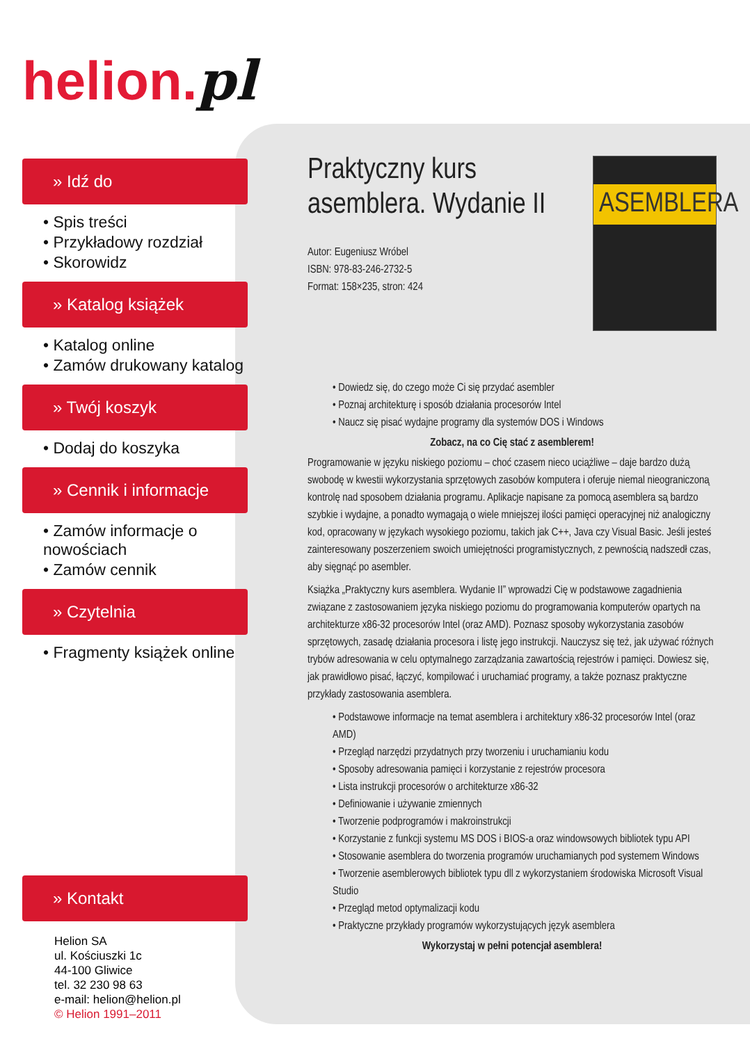helion.pl
» Idź do
• Spis treści
• Przykładowy rozdział
• Skorowidz
» Katalog książek
• Katalog online
• Zamów drukowany katalog
» Twój koszyk
• Dodaj do koszyka
» Cennik i informacje
• Zamów informacje o nowościach
• Zamów cennik
» Czytelnia
• Fragmenty książek online
» Kontakt
Helion SA
ul. Kościuszki 1c
44-100 Gliwice
tel. 32 230 98 63
e-mail: helion@helion.pl
© Helion 1991–2011
ASEMBLERA
Praktyczny kurs asemblera. Wydanie II
Autor: Eugeniusz Wróbel
ISBN: 978-83-246-2732-5
Format: 158×235, stron: 424
• Dowiedz się, do czego może Ci się przydać asembler
• Poznaj architekturę i sposób działania procesorów Intel
• Naucz się pisać wydajne programy dla systemów DOS i Windows
Zobacz, na co Cię stać z asemblerem!
Programowanie w języku niskiego poziomu – choć czasem nieco uciążliwe – daje bardzo dużą swobodę w kwestii wykorzystania sprzętowych zasobów komputera i oferuje niemal nieograniczoną kontrolę nad sposobem działania programu. Aplikacje napisane za pomocą asemblera są bardzo szybkie i wydajne, a ponadto wymagają o wiele mniejszej ilości pamięci operacyjnej niż analogiczny kod, opracowany w językach wysokiego poziomu, takich jak C++, Java czy Visual Basic. Jeśli jesteś zainteresowany poszerzeniem swoich umiejętności programistycznych, z pewnością nadszedł czas, aby sięgnąć po asembler.
Książka „Praktyczny kurs asemblera. Wydanie II” wprowadzi Cię w podstawowe zagadnienia związane z zastosowaniem języka niskiego poziomu do programowania komputerów opartych na architekturze x86-32 procesorów Intel (oraz AMD). Poznasz sposoby wykorzystania zasobów sprzętowych, zasadę działania procesora i listę jego instrukcji. Nauczysz się też, jak używać różnych trybów adresowania w celu optymalnego zarządzania zawartością rejestrów i pamięci. Dowiesz się, jak prawidłowo pisać, łączyć, kompilować i uruchamiać programy, a także poznasz praktyczne przykłady zastosowania asemblera.
• Podstawowe informacje na temat asemblera i architektury x86-32 procesorów Intel (oraz AMD)
• Przegląd narzędzi przydatnych przy tworzeniu i uruchamianiu kodu
• Sposoby adresowania pamięci i korzystanie z rejestrów procesora
• Lista instrukcji procesorów o architekturze x86-32
• Definiowanie i używanie zmiennych
• Tworzenie podprogramów i makroinstrukcji
• Korzystanie z funkcji systemu MS DOS i BIOS-a oraz windowsowych bibliotek typu API
• Stosowanie asemblera do tworzenia programów uruchamianych pod systemem Windows
• Tworzenie asemblerowych bibliotek typu dll z wykorzystaniem środowiska Microsoft Visual Studio
• Przegląd metod optymalizacji kodu
• Praktyczne przykłady programów wykorzystujących język asemblera
Wykorzystaj w pełni potencjał asemblera!